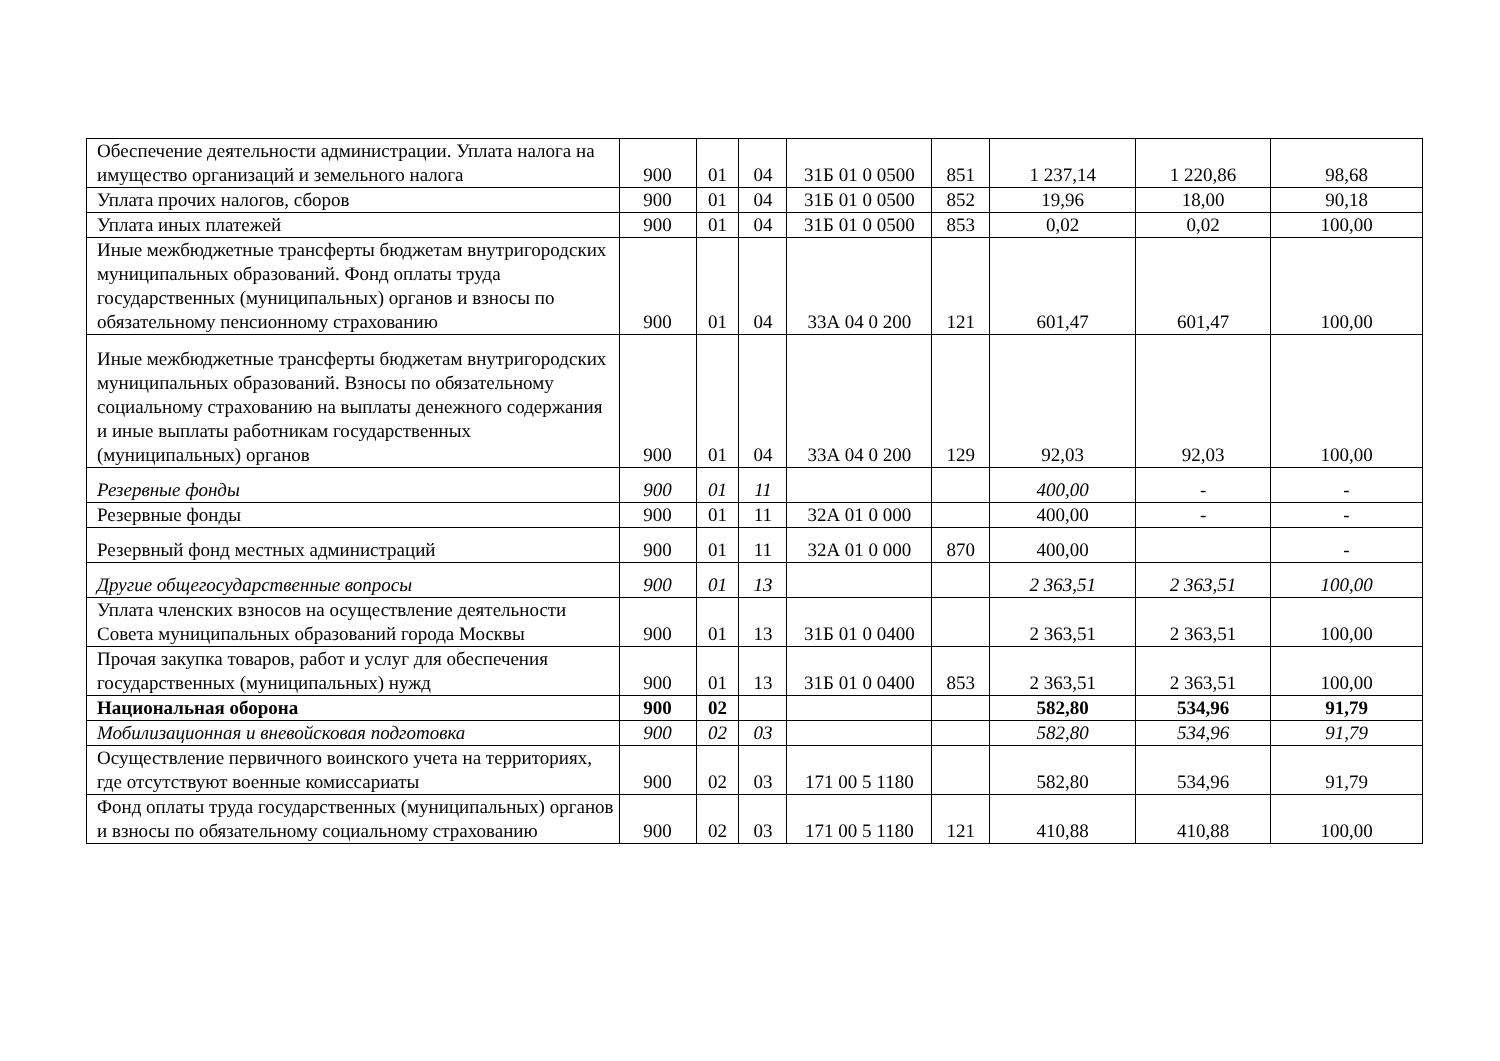| Обеспечение деятельности администрации. Уплата налога на имущество организаций и земельного налога | 900 | 01 | 04 | 31Б 01 0 0500 | 851 | 1 237,14 | 1 220,86 | 98,68 |
| Уплата прочих налогов, сборов | 900 | 01 | 04 | 31Б 01 0 0500 | 852 | 19,96 | 18,00 | 90,18 |
| Уплата иных платежей | 900 | 01 | 04 | 31Б 01 0 0500 | 853 | 0,02 | 0,02 | 100,00 |
| Иные межбюджетные трансферты бюджетам внутригородских муниципальных образований. Фонд оплаты труда государственных (муниципальных) органов и взносы по обязательному пенсионному страхованию | 900 | 01 | 04 | 33А 04 0 200 | 121 | 601,47 | 601,47 | 100,00 |
| Иные межбюджетные трансферты бюджетам внутригородских муниципальных образований. Взносы по обязательному социальному страхованию на выплаты денежного содержания и иные выплаты работникам государственных (муниципальных) органов | 900 | 01 | 04 | 33А 04 0 200 | 129 | 92,03 | 92,03 | 100,00 |
| Резервные фонды | 900 | 01 | 11 | | | 400,00 | - | - |
| Резервные фонды | 900 | 01 | 11 | 32А 01 0 000 | | 400,00 | - | - |
| Резервный фонд местных администраций | 900 | 01 | 11 | 32А 01 0 000 | 870 | 400,00 | | - |
| Другие общегосударственные вопросы | 900 | 01 | 13 | | | 2 363,51 | 2 363,51 | 100,00 |
| Уплата членских взносов на осуществление деятельности Совета муниципальных образований города Москвы | 900 | 01 | 13 | 31Б 01 0 0400 | | 2 363,51 | 2 363,51 | 100,00 |
| Прочая закупка товаров, работ и услуг для обеспечения государственных (муниципальных) нужд | 900 | 01 | 13 | 31Б 01 0 0400 | 853 | 2 363,51 | 2 363,51 | 100,00 |
| Национальная оборона | 900 | 02 | | | | 582,80 | 534,96 | 91,79 |
| Мобилизационная и вневойсковая подготовка | 900 | 02 | 03 | | | 582,80 | 534,96 | 91,79 |
| Осуществление первичного воинского учета на территориях, где отсутствуют военные комиссариаты | 900 | 02 | 03 | 171 00 5 1180 | | 582,80 | 534,96 | 91,79 |
| Фонд оплаты труда государственных (муниципальных) органов и взносы по обязательному социальному страхованию | 900 | 02 | 03 | 171 00 5 1180 | 121 | 410,88 | 410,88 | 100,00 |